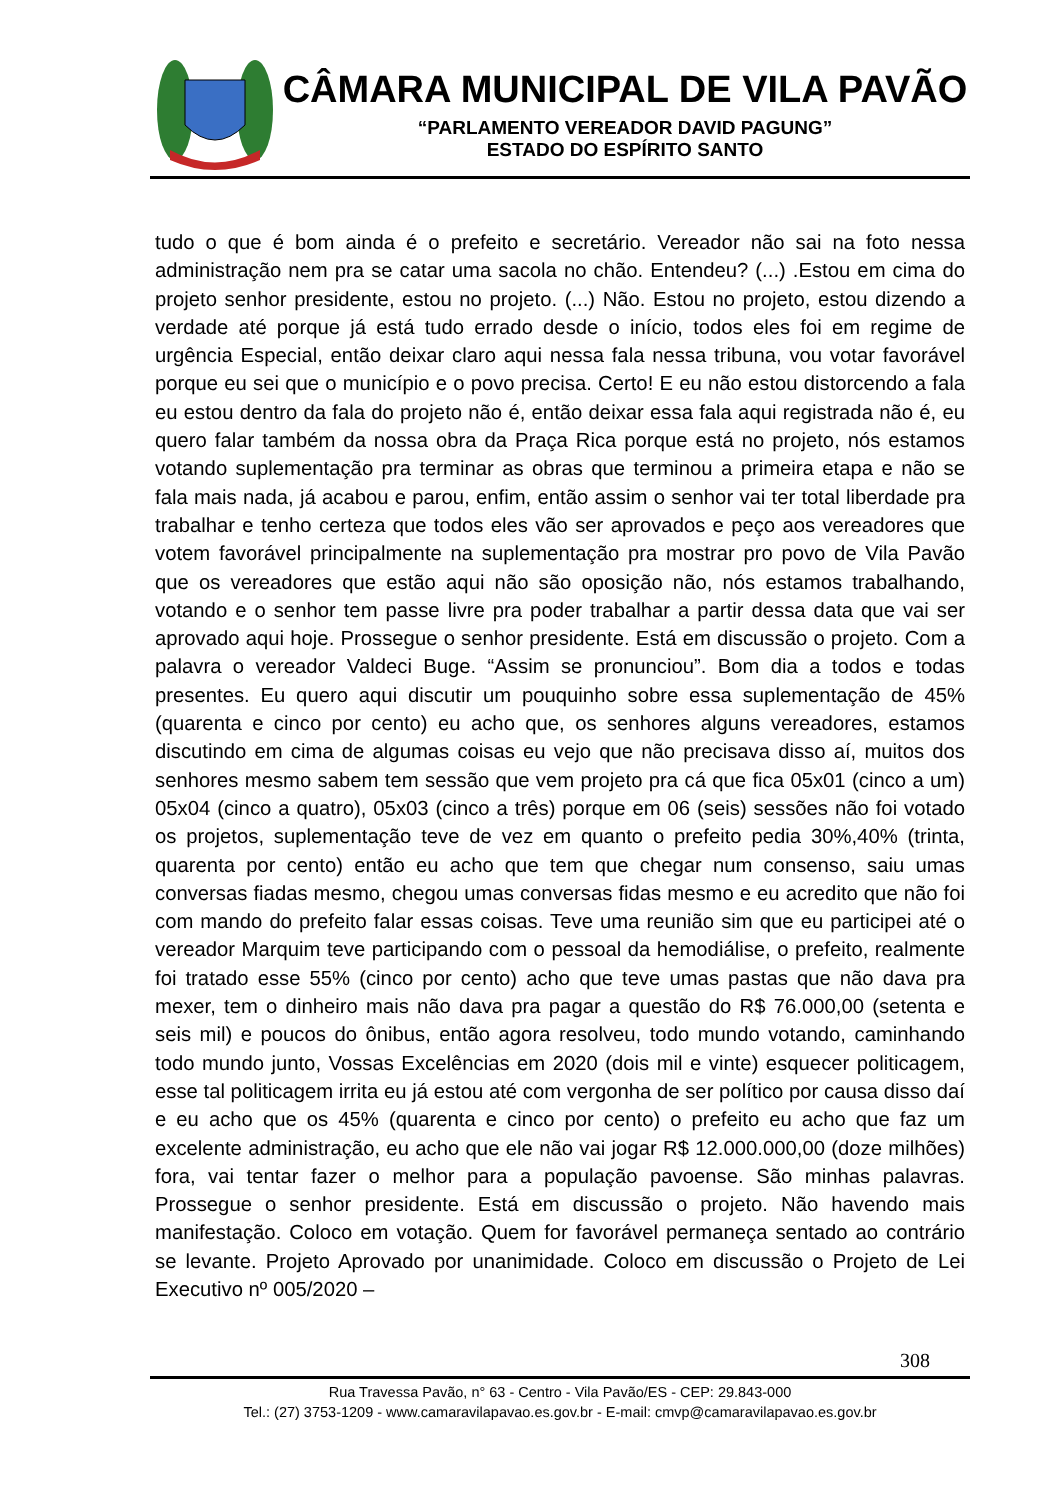CÂMARA MUNICIPAL DE VILA PAVÃO
“PARLAMENTO VEREADOR DAVID PAGUNG”
ESTADO DO ESPÍRITO SANTO
tudo o que é bom ainda é o prefeito e secretário. Vereador não sai na foto nessa administração nem pra se catar uma sacola no chão. Entendeu? (...) .Estou em cima do projeto senhor presidente, estou no projeto. (...) Não. Estou no projeto, estou dizendo a verdade até porque já está tudo errado desde o início, todos eles foi em regime de urgência Especial, então deixar claro aqui nessa fala nessa tribuna, vou votar favorável porque eu sei que o município e o povo precisa. Certo! E eu não estou distorcendo a fala eu estou dentro da fala do projeto não é, então deixar essa fala aqui registrada não é, eu quero falar também da nossa obra da Praça Rica porque está no projeto, nós estamos votando suplementação pra terminar as obras que terminou a primeira etapa e não se fala mais nada, já acabou e parou, enfim, então assim o senhor vai ter total liberdade pra trabalhar e tenho certeza que todos eles vão ser aprovados e peço aos vereadores que votem favorável principalmente na suplementação pra mostrar pro povo de Vila Pavão que os vereadores que estão aqui não são oposição não, nós estamos trabalhando, votando e o senhor tem passe livre pra poder trabalhar a partir dessa data que vai ser aprovado aqui hoje. Prossegue o senhor presidente. Está em discussão o projeto. Com a palavra o vereador Valdeci Buge. “Assim se pronunciou”. Bom dia a todos e todas presentes. Eu quero aqui discutir um pouquinho sobre essa suplementação de 45% (quarenta e cinco por cento) eu acho que, os senhores alguns vereadores, estamos discutindo em cima de algumas coisas eu vejo que não precisava disso aí, muitos dos senhores mesmo sabem tem sessão que vem projeto pra cá que fica 05x01 (cinco a um) 05x04 (cinco a quatro), 05x03 (cinco a três) porque em 06 (seis) sessões não foi votado os projetos, suplementação teve de vez em quanto o prefeito pedia 30%,40% (trinta, quarenta por cento) então eu acho que tem que chegar num consenso, saiu umas conversas fiadas mesmo, chegou umas conversas fidas mesmo e eu acredito que não foi com mando do prefeito falar essas coisas. Teve uma reunião sim que eu participei até o vereador Marquim teve participando com o pessoal da hemodiálise, o prefeito, realmente foi tratado esse 55% (cinco por cento) acho que teve umas pastas que não dava pra mexer, tem o dinheiro mais não dava pra pagar a questão do R$ 76.000,00 (setenta e seis mil) e poucos do ônibus, então agora resolveu, todo mundo votando, caminhando todo mundo junto, Vossas Excelências em 2020 (dois mil e vinte) esquecer politicagem, esse tal politicagem irrita eu já estou até com vergonha de ser político por causa disso daí e eu acho que os 45% (quarenta e cinco por cento) o prefeito eu acho que faz um excelente administração, eu acho que ele não vai jogar R$ 12.000.000,00 (doze milhões) fora, vai tentar fazer o melhor para a população pavoense. São minhas palavras. Prossegue o senhor presidente. Está em discussão o projeto. Não havendo mais manifestação. Coloco em votação. Quem for favorável permaneça sentado ao contrário se levante. Projeto Aprovado por unanimidade. Coloco em discussão o Projeto de Lei Executivo nº 005/2020 –
308
Rua Travessa Pavão, n° 63 - Centro - Vila Pavão/ES - CEP: 29.843-000
Tel.: (27) 3753-1209 - www.camaravilapavao.es.gov.br - E-mail: cmvp@camaravilapavao.es.gov.br